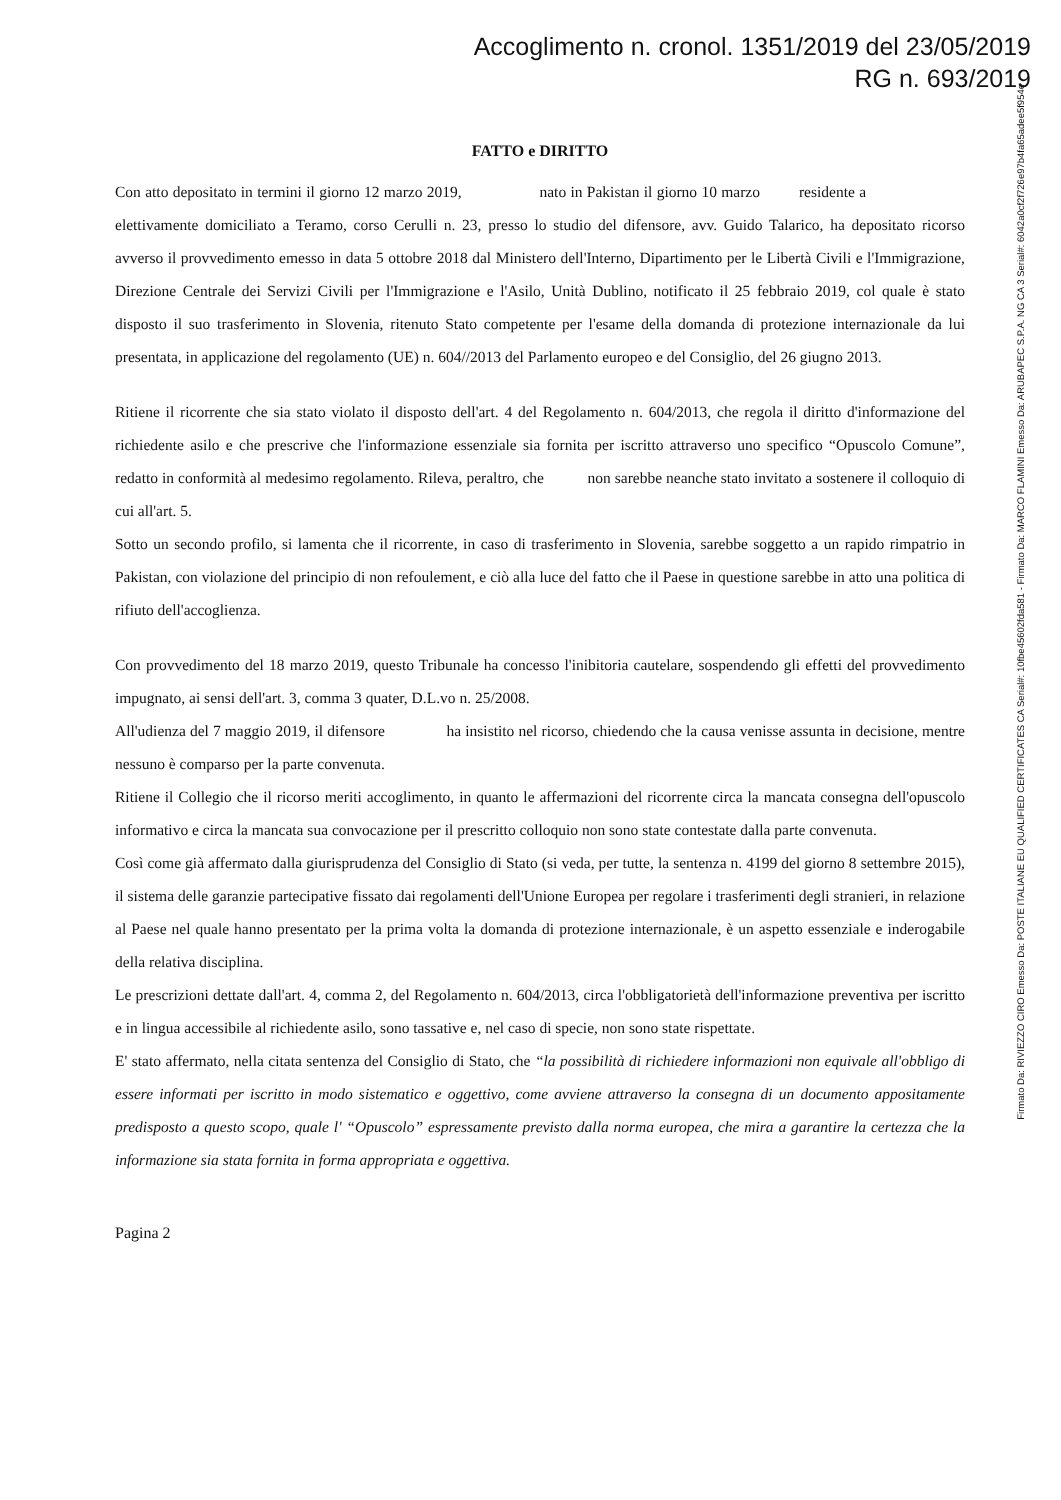Accoglimento n. cronol. 1351/2019 del 23/05/2019
RG n. 693/2019
FATTO e DIRITTO
Con atto depositato in termini il giorno 12 marzo 2019, nato in Pakistan il giorno 10 marzo residente a elettivamente domiciliato a Teramo, corso Cerulli n. 23, presso lo studio del difensore, avv. Guido Talarico, ha depositato ricorso avverso il provvedimento emesso in data 5 ottobre 2018 dal Ministero dell'Interno, Dipartimento per le Libertà Civili e l'Immigrazione, Direzione Centrale dei Servizi Civili per l'Immigrazione e l'Asilo, Unità Dublino, notificato il 25 febbraio 2019, col quale è stato disposto il suo trasferimento in Slovenia, ritenuto Stato competente per l'esame della domanda di protezione internazionale da lui presentata, in applicazione del regolamento (UE) n. 604//2013 del Parlamento europeo e del Consiglio, del 26 giugno 2013.
Ritiene il ricorrente che sia stato violato il disposto dell'art. 4 del Regolamento n. 604/2013, che regola il diritto d'informazione del richiedente asilo e che prescrive che l'informazione essenziale sia fornita per iscritto attraverso uno specifico “Opuscolo Comune”, redatto in conformità al medesimo regolamento. Rileva, peraltro, che non sarebbe neanche stato invitato a sostenere il colloquio di cui all'art. 5.
Sotto un secondo profilo, si lamenta che il ricorrente, in caso di trasferimento in Slovenia, sarebbe soggetto a un rapido rimpatrio in Pakistan, con violazione del principio di non refoulement, e ciò alla luce del fatto che il Paese in questione sarebbe in atto una politica di rifiuto dell'accoglienza.
Con provvedimento del 18 marzo 2019, questo Tribunale ha concesso l'inibitoria cautelare, sospendendo gli effetti del provvedimento impugnato, ai sensi dell'art. 3, comma 3 quater, D.L.vo n. 25/2008.
All'udienza del 7 maggio 2019, il difensore ha insistito nel ricorso, chiedendo che la causa venisse assunta in decisione, mentre nessuno è comparso per la parte convenuta.
Ritiene il Collegio che il ricorso meriti accoglimento, in quanto le affermazioni del ricorrente circa la mancata consegna dell'opuscolo informativo e circa la mancata sua convocazione per il prescritto colloquio non sono state contestate dalla parte convenuta.
Così come già affermato dalla giurisprudenza del Consiglio di Stato (si veda, per tutte, la sentenza n. 4199 del giorno 8 settembre 2015), il sistema delle garanzie partecipative fissato dai regolamenti dell'Unione Europea per regolare i trasferimenti degli stranieri, in relazione al Paese nel quale hanno presentato per la prima volta la domanda di protezione internazionale, è un aspetto essenziale e inderogabile della relativa disciplina.
Le prescrizioni dettate dall'art. 4, comma 2, del Regolamento n. 604/2013, circa l'obbligatorietà dell'informazione preventiva per iscritto e in lingua accessibile al richiedente asilo, sono tassative e, nel caso di specie, non sono state rispettate.
E' stato affermato, nella citata sentenza del Consiglio di Stato, che “la possibilità di richiedere informazioni non equivale all'obbligo di essere informati per iscritto in modo sistematico e oggettivo, come avviene attraverso la consegna di un documento appositamente predisposto a questo scopo, quale l' “Opuscolo” espressamente previsto dalla norma europea, che mira a garantire la certezza che la informazione sia stata fornita in forma appropriata e oggettiva.
Pagina 2
Firmato Da: RIVIEZZO CIRO Emesso Da: POSTE ITALIANE EU QUALIFIED CERTIFICATES CA Serial#: 10fbe45602fda581 - Firmato Da: MARCO FLAMINI Emesso Da: ARUBAPEC S.P.A. NG CA 3 Serial#: 6042a0cf2f726e97b4fa65adee5f954e